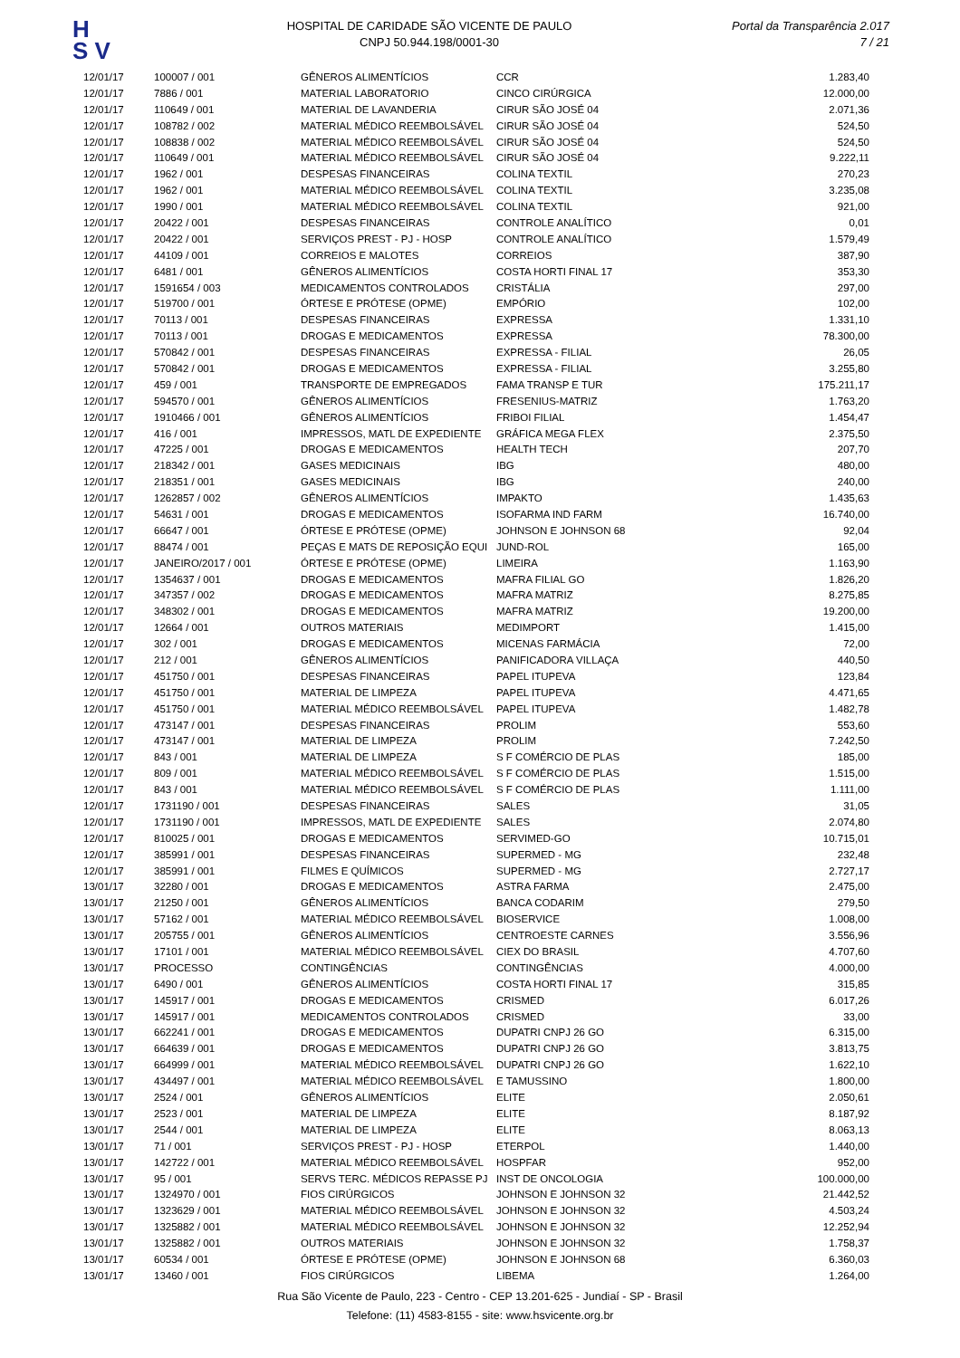H
S V
HOSPITAL DE CARIDADE SÃO VICENTE DE PAULO
CNPJ 50.944.198/0001-30
Portal da Transparência 2.017
7 / 21
| 12/01/17 | 100007 / 001 | GÊNEROS ALIMENTÍCIOS | CCR | 1.283,40 |
| 12/01/17 | 7886 / 001 | MATERIAL LABORATORIO | CINCO CIRÚRGICA | 12.000,00 |
| 12/01/17 | 110649 / 001 | MATERIAL DE LAVANDERIA | CIRUR SÃO JOSÉ 04 | 2.071,36 |
| 12/01/17 | 108782 / 002 | MATERIAL MÉDICO REEMBOLSÁVEL | CIRUR SÃO JOSÉ 04 | 524,50 |
| 12/01/17 | 108838 / 002 | MATERIAL MÉDICO REEMBOLSÁVEL | CIRUR SÃO JOSÉ 04 | 524,50 |
| 12/01/17 | 110649 / 001 | MATERIAL MÉDICO REEMBOLSÁVEL | CIRUR SÃO JOSÉ 04 | 9.222,11 |
| 12/01/17 | 1962 / 001 | DESPESAS FINANCEIRAS | COLINA TEXTIL | 270,23 |
| 12/01/17 | 1962 / 001 | MATERIAL MÉDICO REEMBOLSÁVEL | COLINA TEXTIL | 3.235,08 |
| 12/01/17 | 1990 / 001 | MATERIAL MÉDICO REEMBOLSÁVEL | COLINA TEXTIL | 921,00 |
| 12/01/17 | 20422 / 001 | DESPESAS FINANCEIRAS | CONTROLE ANALÍTICO | 0,01 |
| 12/01/17 | 20422 / 001 | SERVIÇOS PREST - PJ - HOSP | CONTROLE ANALÍTICO | 1.579,49 |
| 12/01/17 | 44109 / 001 | CORREIOS E MALOTES | CORREIOS | 387,90 |
| 12/01/17 | 6481 / 001 | GÊNEROS ALIMENTÍCIOS | COSTA HORTI FINAL 17 | 353,30 |
| 12/01/17 | 1591654 / 003 | MEDICAMENTOS CONTROLADOS | CRISTÁLIA | 297,00 |
| 12/01/17 | 519700 / 001 | ÓRTESE E PRÓTESE (OPME) | EMPÓRIO | 102,00 |
| 12/01/17 | 70113 / 001 | DESPESAS FINANCEIRAS | EXPRESSA | 1.331,10 |
| 12/01/17 | 70113 / 001 | DROGAS E MEDICAMENTOS | EXPRESSA | 78.300,00 |
| 12/01/17 | 570842 / 001 | DESPESAS FINANCEIRAS | EXPRESSA - FILIAL | 26,05 |
| 12/01/17 | 570842 / 001 | DROGAS E MEDICAMENTOS | EXPRESSA - FILIAL | 3.255,80 |
| 12/01/17 | 459 / 001 | TRANSPORTE DE EMPREGADOS | FAMA TRANSP E TUR | 175.211,17 |
| 12/01/17 | 594570 / 001 | GÊNEROS ALIMENTÍCIOS | FRESENIUS-MATRIZ | 1.763,20 |
| 12/01/17 | 1910466 / 001 | GÊNEROS ALIMENTÍCIOS | FRIBOI FILIAL | 1.454,47 |
| 12/01/17 | 416 / 001 | IMPRESSOS, MATL DE EXPEDIENTE | GRÁFICA MEGA FLEX | 2.375,50 |
| 12/01/17 | 47225 / 001 | DROGAS E MEDICAMENTOS | HEALTH TECH | 207,70 |
| 12/01/17 | 218342 / 001 | GASES MEDICINAIS | IBG | 480,00 |
| 12/01/17 | 218351 / 001 | GASES MEDICINAIS | IBG | 240,00 |
| 12/01/17 | 1262857 / 002 | GÊNEROS ALIMENTÍCIOS | IMPAKTO | 1.435,63 |
| 12/01/17 | 54631 / 001 | DROGAS E MEDICAMENTOS | ISOFARMA IND FARM | 16.740,00 |
| 12/01/17 | 66647 / 001 | ÓRTESE E PRÓTESE (OPME) | JOHNSON E JOHNSON 68 | 92,04 |
| 12/01/17 | 88474 / 001 | PEÇAS E MATS DE REPOSIÇÃO EQUI | JUND-ROL | 165,00 |
| 12/01/17 | JANEIRO/2017 / 001 | ÓRTESE E PRÓTESE (OPME) | LIMEIRA | 1.163,90 |
| 12/01/17 | 1354637 / 001 | DROGAS E MEDICAMENTOS | MAFRA FILIAL GO | 1.826,20 |
| 12/01/17 | 347357 / 002 | DROGAS E MEDICAMENTOS | MAFRA MATRIZ | 8.275,85 |
| 12/01/17 | 348302 / 001 | DROGAS E MEDICAMENTOS | MAFRA MATRIZ | 19.200,00 |
| 12/01/17 | 12664 / 001 | OUTROS MATERIAIS | MEDIMPORT | 1.415,00 |
| 12/01/17 | 302 / 001 | DROGAS E MEDICAMENTOS | MICENAS FARMÁCIA | 72,00 |
| 12/01/17 | 212 / 001 | GÊNEROS ALIMENTÍCIOS | PANIFICADORA VILLAÇA | 440,50 |
| 12/01/17 | 451750 / 001 | DESPESAS FINANCEIRAS | PAPEL ITUPEVA | 123,84 |
| 12/01/17 | 451750 / 001 | MATERIAL DE LIMPEZA | PAPEL ITUPEVA | 4.471,65 |
| 12/01/17 | 451750 / 001 | MATERIAL MÉDICO REEMBOLSÁVEL | PAPEL ITUPEVA | 1.482,78 |
| 12/01/17 | 473147 / 001 | DESPESAS FINANCEIRAS | PROLIM | 553,60 |
| 12/01/17 | 473147 / 001 | MATERIAL DE LIMPEZA | PROLIM | 7.242,50 |
| 12/01/17 | 843 / 001 | MATERIAL DE LIMPEZA | S F COMÉRCIO DE PLAS | 185,00 |
| 12/01/17 | 809 / 001 | MATERIAL MÉDICO REEMBOLSÁVEL | S F COMÉRCIO DE PLAS | 1.515,00 |
| 12/01/17 | 843 / 001 | MATERIAL MÉDICO REEMBOLSÁVEL | S F COMÉRCIO DE PLAS | 1.111,00 |
| 12/01/17 | 1731190 / 001 | DESPESAS FINANCEIRAS | SALES | 31,05 |
| 12/01/17 | 1731190 / 001 | IMPRESSOS, MATL DE EXPEDIENTE | SALES | 2.074,80 |
| 12/01/17 | 810025 / 001 | DROGAS E MEDICAMENTOS | SERVIMED-GO | 10.715,01 |
| 12/01/17 | 385991 / 001 | DESPESAS FINANCEIRAS | SUPERMED - MG | 232,48 |
| 12/01/17 | 385991 / 001 | FILMES E QUÍMICOS | SUPERMED - MG | 2.727,17 |
| 13/01/17 | 32280 / 001 | DROGAS E MEDICAMENTOS | ASTRA FARMA | 2.475,00 |
| 13/01/17 | 21250 / 001 | GÊNEROS ALIMENTÍCIOS | BANCA CODARIM | 279,50 |
| 13/01/17 | 57162 / 001 | MATERIAL MÉDICO REEMBOLSÁVEL | BIOSERVICE | 1.008,00 |
| 13/01/17 | 205755 / 001 | GÊNEROS ALIMENTÍCIOS | CENTROESTE CARNES | 3.556,96 |
| 13/01/17 | 17101 / 001 | MATERIAL MÉDICO REEMBOLSÁVEL | CIEX DO BRASIL | 4.707,60 |
| 13/01/17 | PROCESSO | CONTINGÊNCIAS | CONTINGÊNCIAS | 4.000,00 |
| 13/01/17 | 6490 / 001 | GÊNEROS ALIMENTÍCIOS | COSTA HORTI FINAL 17 | 315,85 |
| 13/01/17 | 145917 / 001 | DROGAS E MEDICAMENTOS | CRISMED | 6.017,26 |
| 13/01/17 | 145917 / 001 | MEDICAMENTOS CONTROLADOS | CRISMED | 33,00 |
| 13/01/17 | 662241 / 001 | DROGAS E MEDICAMENTOS | DUPATRI CNPJ 26 GO | 6.315,00 |
| 13/01/17 | 664639 / 001 | DROGAS E MEDICAMENTOS | DUPATRI CNPJ 26 GO | 3.813,75 |
| 13/01/17 | 664999 / 001 | MATERIAL MÉDICO REEMBOLSÁVEL | DUPATRI CNPJ 26 GO | 1.622,10 |
| 13/01/17 | 434497 / 001 | MATERIAL MÉDICO REEMBOLSÁVEL | E TAMUSSINO | 1.800,00 |
| 13/01/17 | 2524 / 001 | GÊNEROS ALIMENTÍCIOS | ELITE | 2.050,61 |
| 13/01/17 | 2523 / 001 | MATERIAL DE LIMPEZA | ELITE | 8.187,92 |
| 13/01/17 | 2544 / 001 | MATERIAL DE LIMPEZA | ELITE | 8.063,13 |
| 13/01/17 | 71 / 001 | SERVIÇOS PREST - PJ - HOSP | ETERPOL | 1.440,00 |
| 13/01/17 | 142722 / 001 | MATERIAL MÉDICO REEMBOLSÁVEL | HOSPFAR | 952,00 |
| 13/01/17 | 95 / 001 | SERVS TERC. MÉDICOS REPASSE PJ | INST DE ONCOLOGIA | 100.000,00 |
| 13/01/17 | 1324970 / 001 | FIOS CIRÚRGICOS | JOHNSON E JOHNSON 32 | 21.442,52 |
| 13/01/17 | 1323629 / 001 | MATERIAL MÉDICO REEMBOLSÁVEL | JOHNSON E JOHNSON 32 | 4.503,24 |
| 13/01/17 | 1325882 / 001 | MATERIAL MÉDICO REEMBOLSÁVEL | JOHNSON E JOHNSON 32 | 12.252,94 |
| 13/01/17 | 1325882 / 001 | OUTROS MATERIAIS | JOHNSON E JOHNSON 32 | 1.758,37 |
| 13/01/17 | 60534 / 001 | ÓRTESE E PRÓTESE (OPME) | JOHNSON E JOHNSON 68 | 6.360,03 |
| 13/01/17 | 13460 / 001 | FIOS CIRÚRGICOS | LIBEMA | 1.264,00 |
Rua São Vicente de Paulo, 223 - Centro - CEP 13.201-625 - Jundiaí - SP - Brasil
Telefone: (11) 4583-8155 - site: www.hsvicente.org.br